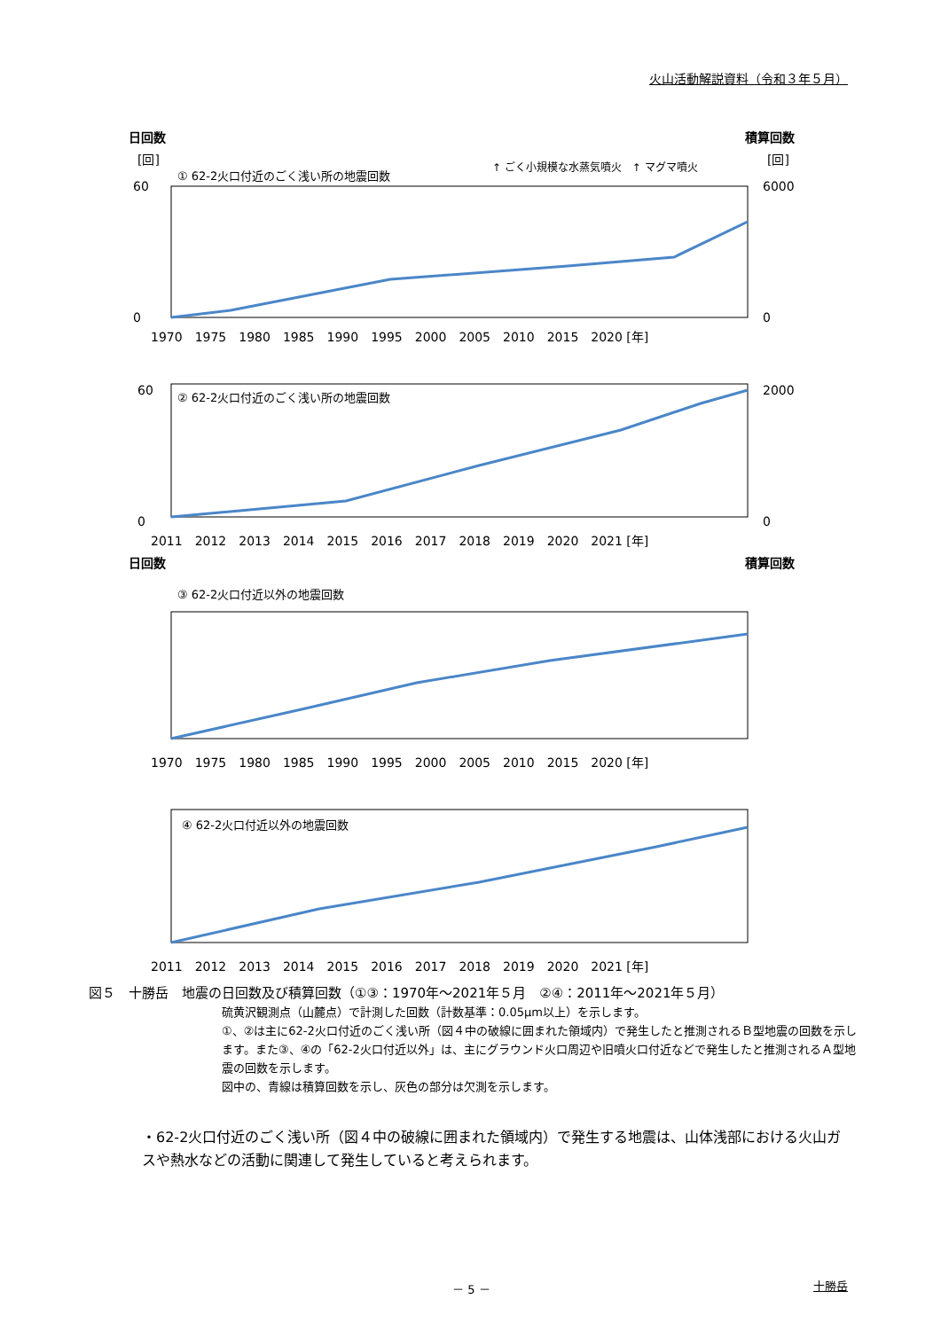火山活動解説資料（令和３年５月）
日回数
積算回数
[回]
[回]
① 62-2火口付近のごく浅い所の地震回数
↑ ごく小規模な水蒸気噴火　↑ マグマ噴火
60
0
6000
0
1970　1975　1980　1985　1990　1995　2000　2005　2010　2015　2020 [年]
60
0
2000
0
② 62-2火口付近のごく浅い所の地震回数
2011　2012　2013　2014　2015　2016　2017　2018　2019　2020　2021 [年]
日回数
積算回数
③ 62-2火口付近以外の地震回数
1970　1975　1980　1985　1990　1995　2000　2005　2010　2015　2020 [年]
④ 62-2火口付近以外の地震回数
2011　2012　2013　2014　2015　2016　2017　2018　2019　2020　2021 [年]
図５　十勝岳　地震の日回数及び積算回数（①③：1970年～2021年５月　②④：2011年～2021年５月）
硫黄沢観測点（山麓点）で計測した回数（計数基準：0.05μm以上）を示します。
①、②は主に62-2火口付近のごく浅い所（図４中の破線に囲まれた領域内）で発生したと推測されるＢ型地震の回数を示します。また③、④の「62-2火口付近以外」は、主にグラウンド火口周辺や旧噴火口付近などで発生したと推測されるＡ型地震の回数を示します。
図中の、青線は積算回数を示し、灰色の部分は欠測を示します。
・62-2火口付近のごく浅い所（図４中の破線に囲まれた領域内）で発生する地震は、山体浅部における火山ガスや熱水などの活動に関連して発生していると考えられます。
－ 5 － 十勝岳